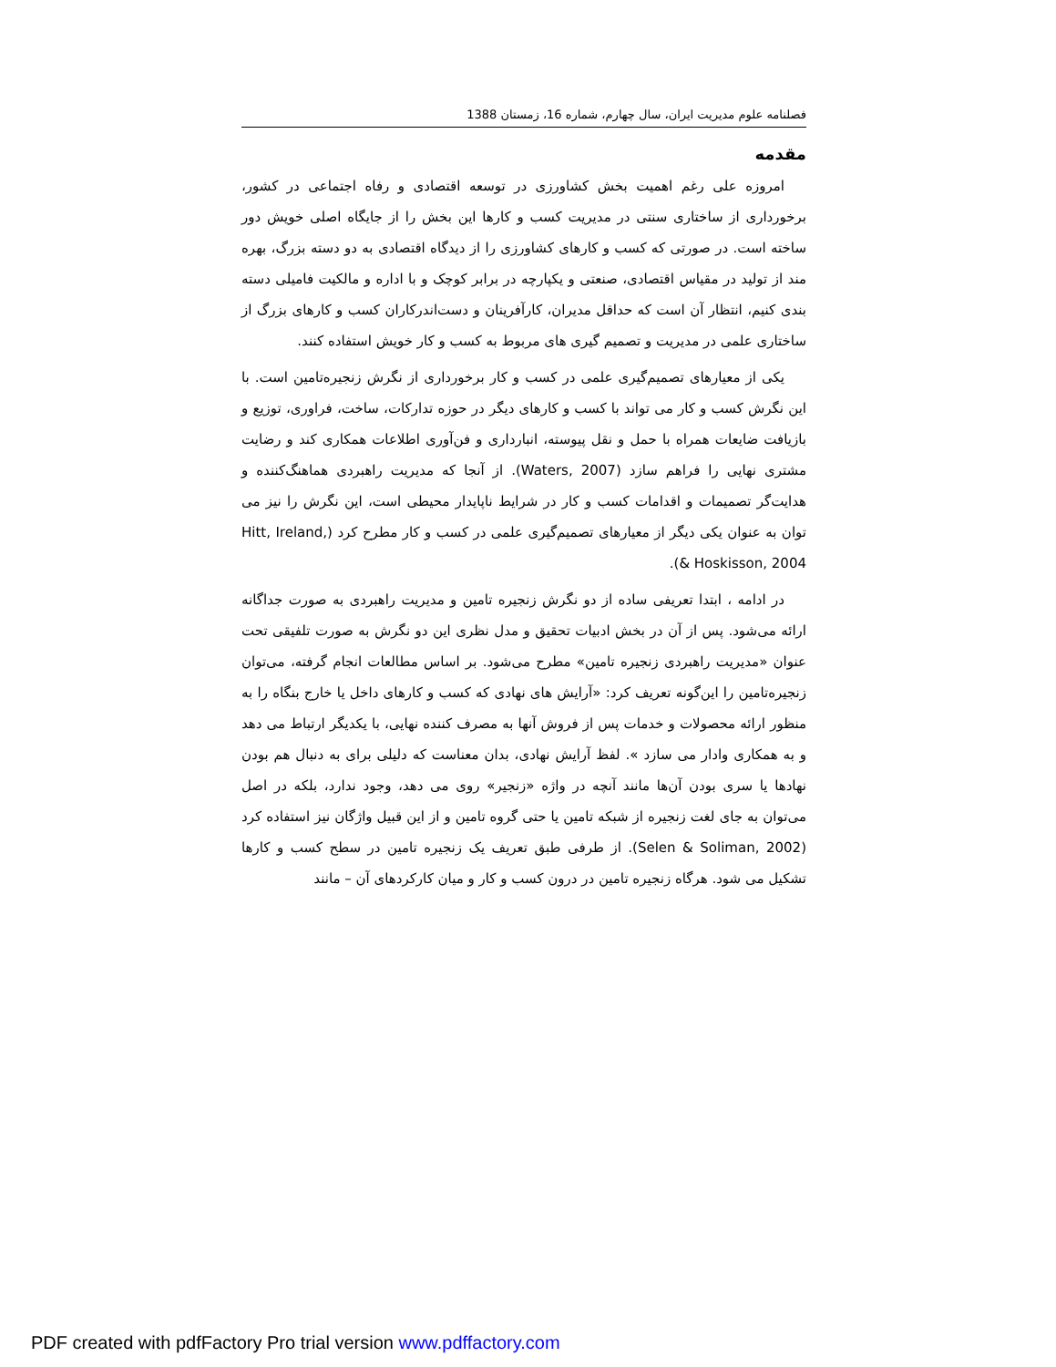فصلنامه علوم مدیریت ایران، سال چهارم، شماره 16، زمستان 1388
مقدمه
امروزه علی رغم اهمیت بخش کشاورزی در توسعه اقتصادی و رفاه اجتماعی در کشور، برخورداری از ساختاری سنتی در مدیریت کسب و کارها این بخش را از جایگاه اصلی خویش دور ساخته است. در صورتی که کسب و کارهای کشاورزی را از دیدگاه اقتصادی به دو دسته بزرگ، بهره مند از تولید در مقیاس اقتصادی، صنعتی و یکپارچه در برابر کوچک و با اداره و مالکیت فامیلی دسته بندی کنیم، انتظار آن است که حداقل مدیران، کارآفرینان و دست‌اندرکاران کسب و کارهای بزرگ از ساختاری علمی در مدیریت و تصمیم گیری های مربوط به کسب و کار خویش استفاده کنند.
یکی از معیارهای تصمیم‌گیری علمی در کسب و کار برخورداری از نگرش زنجیره‌تامین است. با این نگرش کسب و کار می تواند با کسب و کارهای دیگر در حوزه تدارکات، ساخت، فراوری، توزیع و بازیافت ضایعات همراه با حمل و نقل پیوسته، انبارداری و فن‌آوری اطلاعات همکاری کند و رضایت مشتری نهایی را فراهم سازد (Waters, 2007). از آنجا که مدیریت راهبردی هماهنگ‌کننده و هدایت‌گر تصمیمات و اقدامات کسب و کار در شرایط ناپایدار محیطی است، این نگرش را نیز می توان به عنوان یکی دیگر از معیارهای تصمیم‌گیری علمی در کسب و کار مطرح کرد (Hitt, Ireland, & Hoskisson, 2004).
در ادامه ، ابتدا تعریفی ساده از دو نگرش زنجیره تامین و مدیریت راهبردی به صورت جداگانه ارائه می‌شود. پس از آن در بخش ادبیات تحقیق و مدل نظری این دو نگرش به صورت تلفیقی تحت عنوان «مدیریت راهبردی زنجیره تامین» مطرح می‌شود. بر اساس مطالعات انجام گرفته، می‌توان زنجیره‌تامین را این‌گونه تعریف کرد: «آرایش های نهادی که کسب و کارهای داخل یا خارج بنگاه را به منظور ارائه محصولات و خدمات پس از فروش آنها به مصرف کننده نهایی، با یکدیگر ارتباط می دهد و به همکاری وادار می سازد ». لفظ آرایش نهادی، بدان معناست که دلیلی برای به دنبال هم بودن نهادها یا سری بودن آن‌ها مانند آنچه در واژه «زنجیر» روی می دهد، وجود ندارد، بلکه در اصل می‌توان به جای لغت زنجیره از شبکه تامین یا حتی گروه تامین و از این قبیل واژگان نیز استفاده کرد (Selen & Soliman, 2002). از طرفی طبق تعریف یک زنجیره تامین در سطح کسب و کارها تشکیل می شود. هرگاه زنجیره تامین در درون کسب و کار و میان کارکردهای آن – مانند
PDF created with pdfFactory Pro trial version www.pdffactory.com